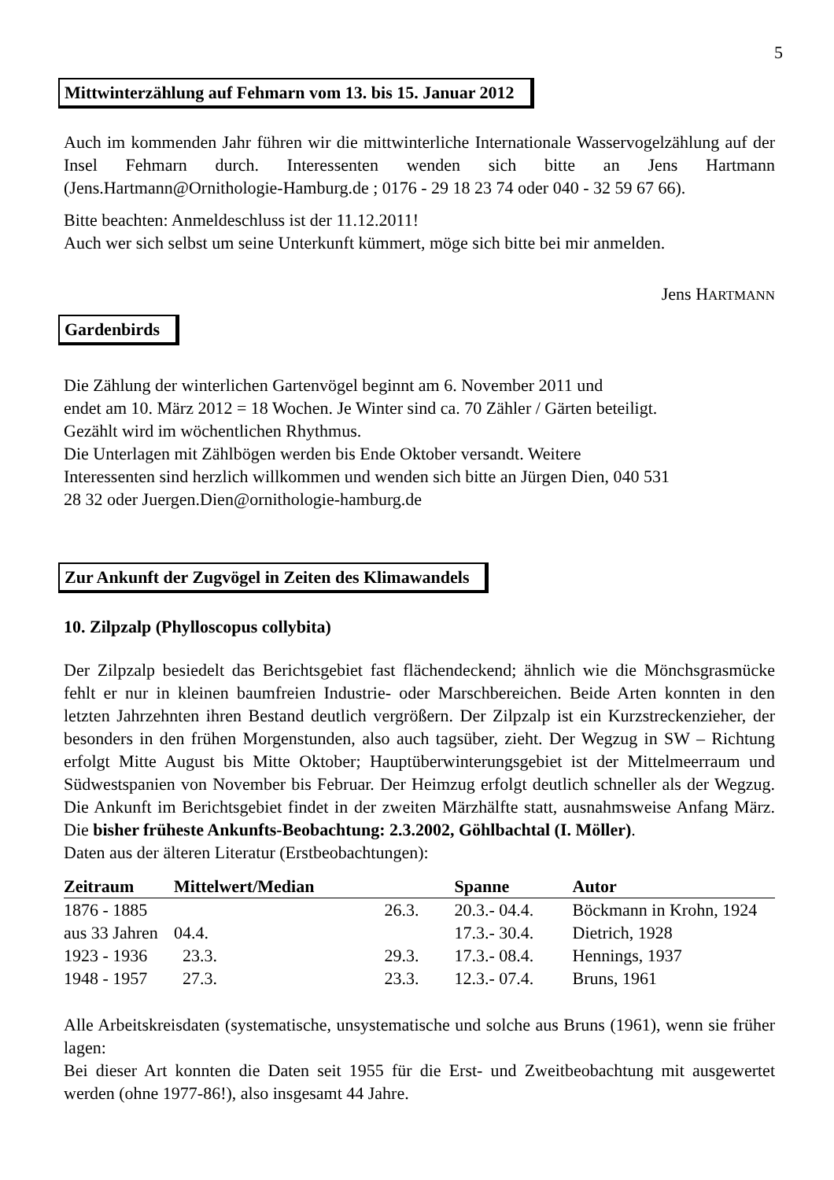5
Mittwinterzählung auf Fehmarn vom 13. bis 15. Januar 2012
Auch im kommenden Jahr führen wir die mittwinterliche Internationale Wasservogelzählung auf der Insel Fehmarn durch. Interessenten wenden sich bitte an Jens Hartmann (Jens.Hartmann@Ornithologie-Hamburg.de ; 0176 - 29 18 23 74 oder 040 - 32 59 67 66).
Bitte beachten: Anmeldeschluss ist der 11.12.2011!
Auch wer sich selbst um seine Unterkunft kümmert, möge sich bitte bei mir anmelden.
Jens HARTMANN
Gardenbirds
Die Zählung der winterlichen Gartenvögel beginnt am 6. November 2011 und
endet am 10. März 2012 = 18 Wochen. Je Winter sind ca. 70 Zähler / Gärten beteiligt.
Gezählt wird im wöchentlichen Rhythmus.
Die Unterlagen mit Zählbögen werden bis Ende Oktober versandt. Weitere
Interessenten sind herzlich willkommen und wenden sich bitte an Jürgen Dien, 040 531
28 32 oder Juergen.Dien@ornithologie-hamburg.de
Zur Ankunft der Zugvögel in Zeiten des Klimawandels
10. Zilpzalp (Phylloscopus collybita)
Der Zilpzalp besiedelt das Berichtsgebiet fast flächendeckend; ähnlich wie die Mönchsgrasmücke fehlt er nur in kleinen baumfreien Industrie- oder Marschbereichen. Beide Arten konnten in den letzten Jahrzehnten ihren Bestand deutlich vergrößern. Der Zilpzalp ist ein Kurzstreckenzieher, der besonders in den frühen Morgenstunden, also auch tagsüber, zieht. Der Wegzug in SW – Richtung erfolgt Mitte August bis Mitte Oktober; Hauptüberwinterungsgebiet ist der Mittelmeerraum und Südwestspanien von November bis Februar. Der Heimzug erfolgt deutlich schneller als der Wegzug. Die Ankunft im Berichtsgebiet findet in der zweiten Märzhälfte statt, ausnahmsweise Anfang März. Die bisher früheste Ankunfts-Beobachtung: 2.3.2002, Göhlbachtal (I. Möller).
Daten aus der älteren Literatur (Erstbeobachtungen):
| Zeitraum | Mittelwert/Median | | Spanne | Autor |
| --- | --- | --- | --- | --- |
| 1876 - 1885 | | 26.3. | 20.3.- 04.4. | Böckmann in Krohn, 1924 |
| aus 33 Jahren | 04.4. | | 17.3.- 30.4. | Dietrich, 1928 |
| 1923 - 1936 | 23.3. | 29.3. | 17.3.- 08.4. | Hennings, 1937 |
| 1948 - 1957 | 27.3. | 23.3. | 12.3.- 07.4. | Bruns, 1961 |
Alle Arbeitskreisdaten (systematische, unsystematische und solche aus Bruns (1961), wenn sie früher lagen:
Bei dieser Art konnten die Daten seit 1955 für die Erst- und Zweitbeobachtung mit ausgewertet werden (ohne 1977-86!), also insgesamt 44 Jahre.